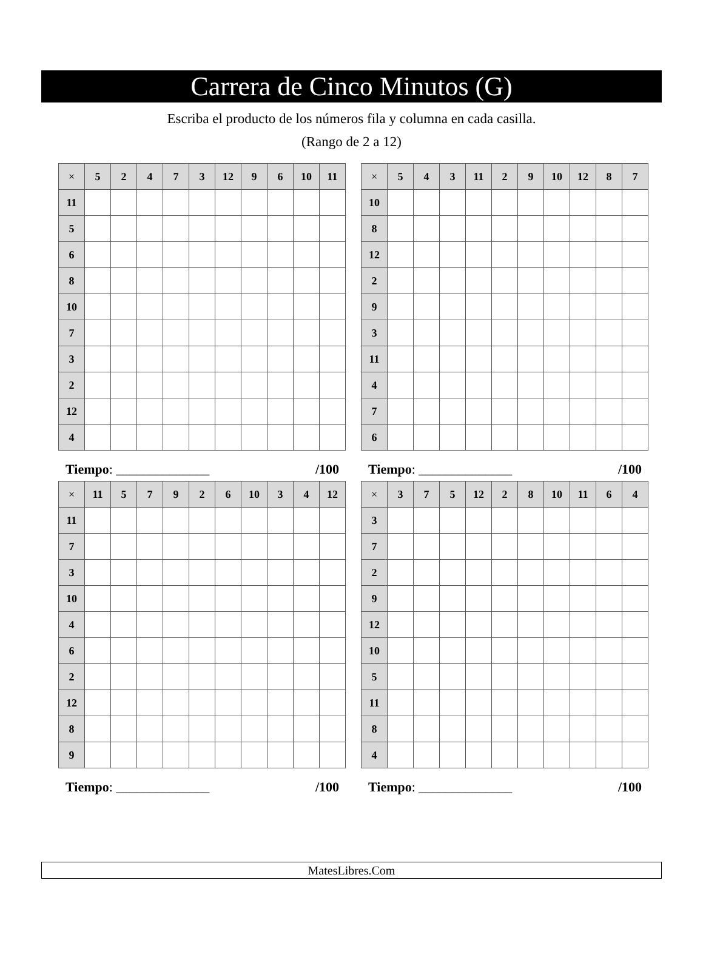Carrera de Cinco Minutos (G)
Escriba el producto de los números fila y columna en cada casilla.
(Rango de 2 a 12)
| × | 5 | 2 | 4 | 7 | 3 | 12 | 9 | 6 | 10 | 11 |
| --- | --- | --- | --- | --- | --- | --- | --- | --- | --- | --- |
| 11 | | | | | | | | | | |
| 5 | | | | | | | | | | |
| 6 | | | | | | | | | | |
| 8 | | | | | | | | | | |
| 10 | | | | | | | | | | |
| 7 | | | | | | | | | | |
| 3 | | | | | | | | | | |
| 2 | | | | | | | | | | |
| 12 | | | | | | | | | | |
| 4 | | | | | | | | | | |
Tiempo: ______________ /100
| × | 5 | 4 | 3 | 11 | 2 | 9 | 10 | 12 | 8 | 7 |
| --- | --- | --- | --- | --- | --- | --- | --- | --- | --- | --- |
| 10 | | | | | | | | | | |
| 8 | | | | | | | | | | |
| 12 | | | | | | | | | | |
| 2 | | | | | | | | | | |
| 9 | | | | | | | | | | |
| 3 | | | | | | | | | | |
| 11 | | | | | | | | | | |
| 4 | | | | | | | | | | |
| 7 | | | | | | | | | | |
| 6 | | | | | | | | | | |
Tiempo: ______________ /100
| × | 11 | 5 | 7 | 9 | 2 | 6 | 10 | 3 | 4 | 12 |
| --- | --- | --- | --- | --- | --- | --- | --- | --- | --- | --- |
| 11 | | | | | | | | | | |
| 7 | | | | | | | | | | |
| 3 | | | | | | | | | | |
| 10 | | | | | | | | | | |
| 4 | | | | | | | | | | |
| 6 | | | | | | | | | | |
| 2 | | | | | | | | | | |
| 12 | | | | | | | | | | |
| 8 | | | | | | | | | | |
| 9 | | | | | | | | | | |
Tiempo: ______________ /100
| × | 3 | 7 | 5 | 12 | 2 | 8 | 10 | 11 | 6 | 4 |
| --- | --- | --- | --- | --- | --- | --- | --- | --- | --- | --- |
| 3 | | | | | | | | | | |
| 7 | | | | | | | | | | |
| 2 | | | | | | | | | | |
| 9 | | | | | | | | | | |
| 12 | | | | | | | | | | |
| 10 | | | | | | | | | | |
| 5 | | | | | | | | | | |
| 11 | | | | | | | | | | |
| 8 | | | | | | | | | | |
| 4 | | | | | | | | | | |
Tiempo: ______________ /100
MatesLibres.Com